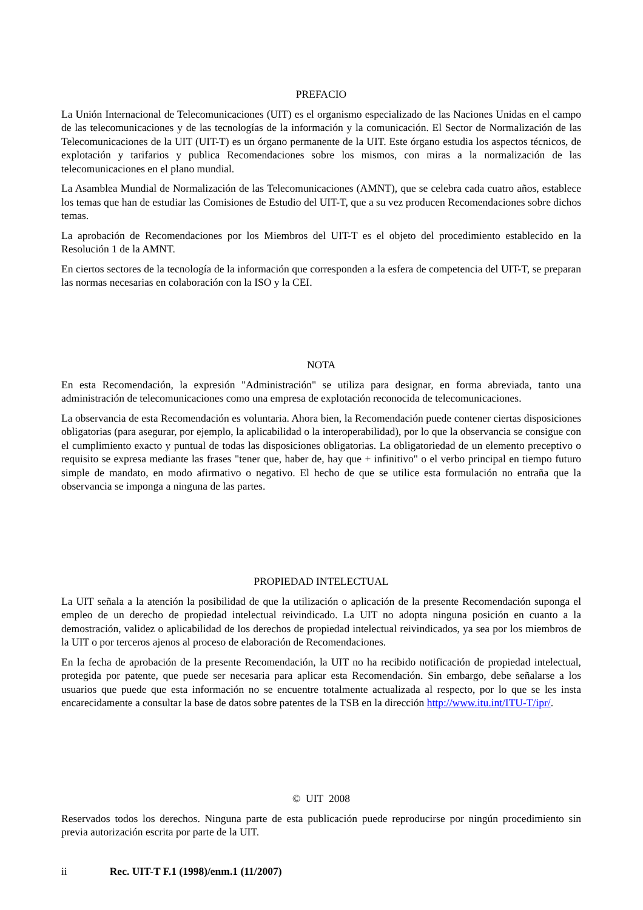PREFACIO
La Unión Internacional de Telecomunicaciones (UIT) es el organismo especializado de las Naciones Unidas en el campo de las telecomunicaciones y de las tecnologías de la información y la comunicación. El Sector de Normalización de las Telecomunicaciones de la UIT (UIT-T) es un órgano permanente de la UIT. Este órgano estudia los aspectos técnicos, de explotación y tarifarios y publica Recomendaciones sobre los mismos, con miras a la normalización de las telecomunicaciones en el plano mundial.
La Asamblea Mundial de Normalización de las Telecomunicaciones (AMNT), que se celebra cada cuatro años, establece los temas que han de estudiar las Comisiones de Estudio del UIT-T, que a su vez producen Recomendaciones sobre dichos temas.
La aprobación de Recomendaciones por los Miembros del UIT-T es el objeto del procedimiento establecido en la Resolución 1 de la AMNT.
En ciertos sectores de la tecnología de la información que corresponden a la esfera de competencia del UIT-T, se preparan las normas necesarias en colaboración con la ISO y la CEI.
NOTA
En esta Recomendación, la expresión "Administración" se utiliza para designar, en forma abreviada, tanto una administración de telecomunicaciones como una empresa de explotación reconocida de telecomunicaciones.
La observancia de esta Recomendación es voluntaria. Ahora bien, la Recomendación puede contener ciertas disposiciones obligatorias (para asegurar, por ejemplo, la aplicabilidad o la interoperabilidad), por lo que la observancia se consigue con el cumplimiento exacto y puntual de todas las disposiciones obligatorias. La obligatoriedad de un elemento preceptivo o requisito se expresa mediante las frases "tener que, haber de, hay que + infinitivo" o el verbo principal en tiempo futuro simple de mandato, en modo afirmativo o negativo. El hecho de que se utilice esta formulación no entraña que la observancia se imponga a ninguna de las partes.
PROPIEDAD INTELECTUAL
La UIT señala a la atención la posibilidad de que la utilización o aplicación de la presente Recomendación suponga el empleo de un derecho de propiedad intelectual reivindicado. La UIT no adopta ninguna posición en cuanto a la demostración, validez o aplicabilidad de los derechos de propiedad intelectual reivindicados, ya sea por los miembros de la UIT o por terceros ajenos al proceso de elaboración de Recomendaciones.
En la fecha de aprobación de la presente Recomendación, la UIT no ha recibido notificación de propiedad intelectual, protegida por patente, que puede ser necesaria para aplicar esta Recomendación. Sin embargo, debe señalarse a los usuarios que puede que esta información no se encuentre totalmente actualizada al respecto, por lo que se les insta encarecidamente a consultar la base de datos sobre patentes de la TSB en la dirección http://www.itu.int/ITU-T/ipr/.
© UIT 2008
Reservados todos los derechos. Ninguna parte de esta publicación puede reproducirse por ningún procedimiento sin previa autorización escrita por parte de la UIT.
ii Rec. UIT-T F.1 (1998)/enm.1 (11/2007)